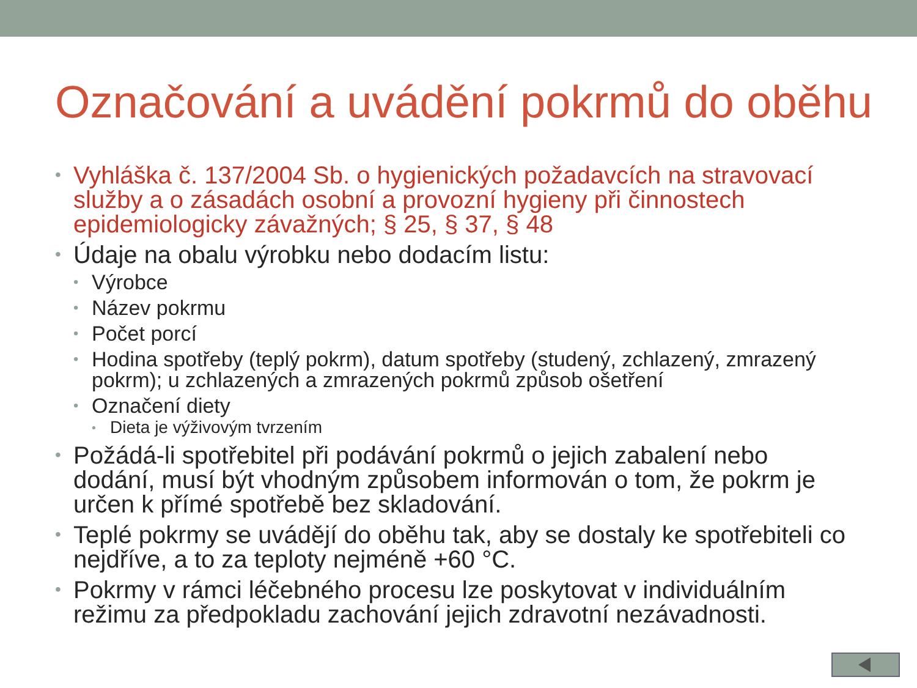Označování a uvádění pokrmů do oběhu
Vyhláška č. 137/2004 Sb. o hygienických požadavcích na stravovací služby a o zásadách osobní a provozní hygieny při činnostech epidemiologicky závažných; § 25, § 37, § 48
Údaje na obalu výrobku nebo dodacím listu:
Výrobce
Název pokrmu
Počet porcí
Hodina spotřeby (teplý pokrm), datum spotřeby (studený, zchlazený, zmrazený pokrm); u zchlazených a zmrazených pokrmů způsob ošetření
Označení diety
Dieta je výživovým tvrzením
Požádá-li spotřebitel při podávání pokrmů o jejich zabalení nebo dodání, musí být vhodným způsobem informován o tom, že pokrm je určen k přímé spotřebě bez skladování.
Teplé pokrmy se uvádějí do oběhu tak, aby se dostaly ke spotřebiteli co nejdříve, a to za teploty nejméně +60 °C.
Pokrmy v rámci léčebného procesu lze poskytovat v individuálním režimu za předpokladu zachování jejich zdravotní nezávadnosti.